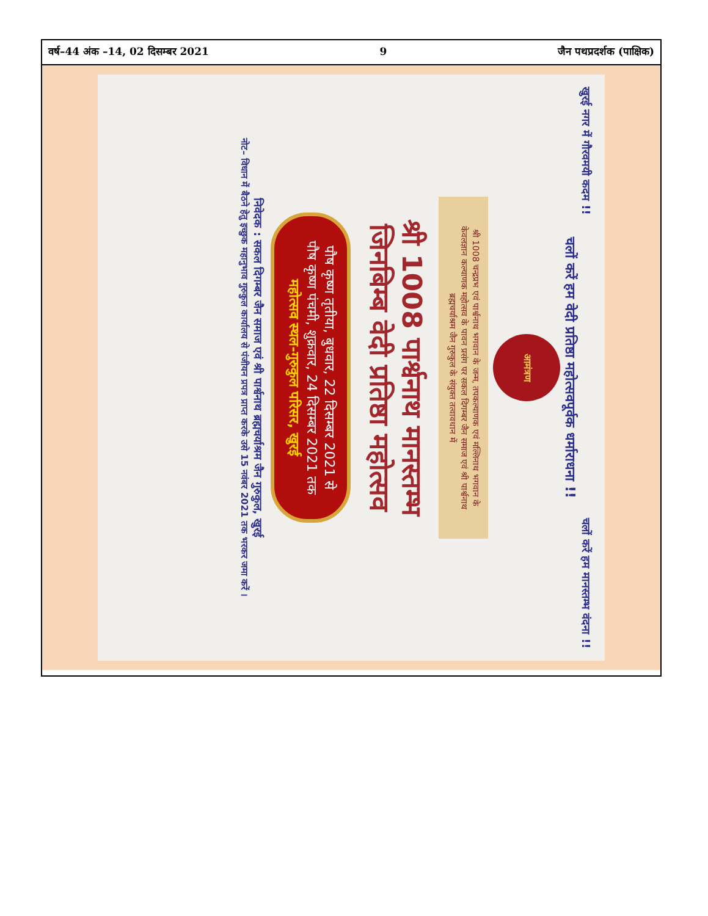वर्ष–44 अंक –14, 02 दिसम्बर 2021 9 जैन पथप्रदर्शक (पाक्षिक)
खुरई नगर में गौरवमयी कदम !! चलों करें हम मानस्तम्भ वंदना !!
चलों करें हम वेदी प्रतिष्ठा महोत्सवपूर्वक धर्माराधना !!
आमंत्रण
श्री 1008 चन्द्रप्रभ एवं पार्श्वनाथ भगवान के जन्म, तपकल्याणक एवं मल्लिनाथ भगवान के केवलज्ञान कल्याणक महोत्सव के पावन प्रसंग पर सकल दिगम्बर जैन समाज एवं श्री पार्श्वनाथ ब्रह्मचर्याश्रम जैन गुरुकुल के संयुक्त तत्वावधान में
श्री 1008 पार्श्वनाथ मानस्तम्भ
जिनबिम्ब वेदी प्रतिष्ठा महोत्सव
पौष कृष्ण तृतीया, बुधवार, 22 दिसम्बर 2021 से
पौष कृष्ण पंचमी, शुक्रवार, 24 दिसम्बर 2021 तक
महोत्सव स्थल-गुरुकुल परिसर, खुरई
निवेदक : सकल दिगम्बर जैन समाज एवं श्री पार्श्वनाथ ब्रह्मचर्याश्रम जैन गुरुकुल, खुरई
नोट– विधान में बैठने हेतु इच्छुक महानुभाव गुरुकुल कार्यालय से पंजीयन प्रपत्र प्राप्त करके उसे 15 नवंबर 2021 तक भरकर जमा करें ।